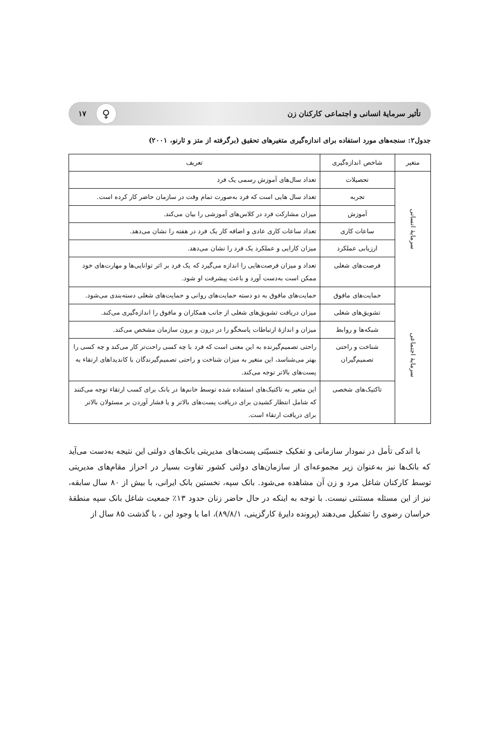تأثیر سرمایهٔ انسانی و اجتماعی کارکنان زن ♀ ۱۷
جدول۲: سنجه‌های مورد استفاده برای اندازه‌گیری متغیرهای تحقیق (برگرفته از متز و ثارنو، ۲۰۰۱)
| متغیر | شاخص اندازه‌گیری | تعریف |
| --- | --- | --- |
| سرمایهٔ انسانی | تحصیلات | تعداد سال‌های آموزش رسمی یک فرد |
| | تجربه | تعداد سال هایی است که فرد به‌صورت تمام وقت در سازمان حاضر کار کرده است. |
| | آموزش | میزان مشارکت فرد در کلاس‌های آموزشی را بیان می‌کند. |
| | ساعات کاری | تعداد ساعات کاری عادی و اضافه کار یک فرد در هفته را نشان می‌دهد. |
| | ارزیابی عملکرد | میزان کارایی و عملکرد یک فرد را نشان می‌دهد. |
| | فرصت‌های شغلی | تعداد و میزان فرصت‌هایی را اندازه می‌گیرد که یک فرد بر اثر توانایی‌ها و مهارت‌های خود ممکن است به‌دست آورد و باعث پیشرفت او شود. |
| سرمایهٔ اجتماعی | حمایت‌های مافوق | حمایت‌های مافوق به دو دسته حمایت‌های روانی و حمایت‌های شغلی دسته‌بندی می‌شود. |
| | تشویق‌های شغلی | میزان دریافت تشویق‌های شغلی از جانب همکاران و مافوق را اندازه‌گیری می‌کند. |
| | شبکه‌ها و روابط | میزان و اندازهٔ ارتباطات پاسخگو را در درون و برون سازمان مشخص می‌کند. |
| | شناخت و راحتی تصمیم‌گیران | راحتی تصمیم‌گیرنده به این معنی است که فرد با چه کسی راحت‌تر کار می‌کند و چه کسی را بهتر می‌شناسد، این متغیر به میزان شناخت و راحتی تصمیم‌گیرندگان با کاندیداهای ارتقاء به پست‌های بالاتر توجه می‌کند. |
| | تاکتیک‌های شخصی | این متغیر به تاکتیک‌های استفاده شده توسط خانم‌ها در بانک برای کسب ارتقاء توجه می‌کنند که شامل انتظار کشیدن برای دریافت پست‌های بالاتر و یا فشار آوردن بر مسئولان بالاتر برای دریافت ارتقاء است. |
با اندکی تأمل در نمودار سازمانی و تفکیک جنسیّتی پست‌های مدیریتی بانک‌های دولتی این نتیجه به‌دست می‌آید که بانک‌ها نیز به‌عنوان زیر مجموعه‌ای از سازمان‌های دولتی کشور تفاوت بسیار در احراز مقام‌های مدیریتی توسط کارکنان شاغل مرد و زن آن مشاهده می‌شود. بانک سپه، نخستین بانک ایرانی، با بیش از ۸۰ سال سابقه، نیز از این مسئله مستثنی نیست. با توجه به اینکه در حال حاضر زنان حدود ۱۳٪ جمعیت شاغل بانک سپه منطقهٔ خراسان رضوی را تشکیل می‌دهند (پرونده دایرهٔ کارگزینی، ۸۹/۸/۱)، اما با وجود این ، با گذشت ۸۵ سال از